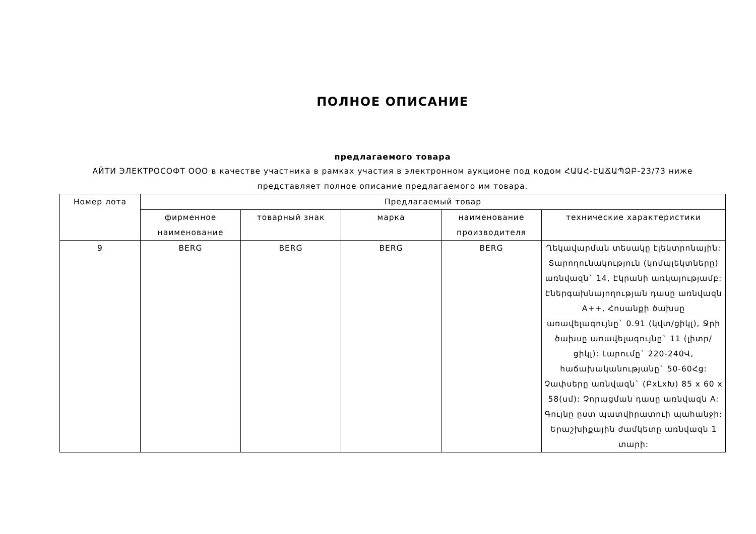ПОЛНОЕ ОПИСАНИЕ
предлагаемого товара
АЙТИ ЭЛЕКТРОСОФТ ООО в качестве участника в рамках участия в электронном аукционе под кодом ՀԱԱՀ-ԷԱՃԱՊՁԲ-23/73 ниже представляет полное описание предлагаемого им товара.
| Номер лота | Предлагаемый товар | | | | |
| --- | --- | --- | --- | --- | --- |
| | фирменное наименование | товарный знак | марка | наименование производителя | технические характеристики |
| 9 | BERG | BERG | BERG | BERG | Ղեկավարման տեսակը էլեկտրոնային: Տարողունակություն (կոմպլեկտները) առնվազն` 14, Էկրանի առկայությամբ: Էներգախնայողության դասը առնվազն A++, Հոսանքի ծախսը առավելագույնը` 0.91 (կվտ/ցիկլ), Ջրի ծախսը առավելագույնը` 11 (լիտր/ցիկլ): Լարումը` 220-240Վ, հաճախականությանը` 50-60Հց: Չափսերը առնվազն` (ԲxԼxԽ) 85 x 60 x 58(սմ): Չորացման դասը առնվազն A: Գույնը ըստ պատվիրատուի պահանջի: Երաշխիքային ժամկետը առնվազն 1 տարի: |